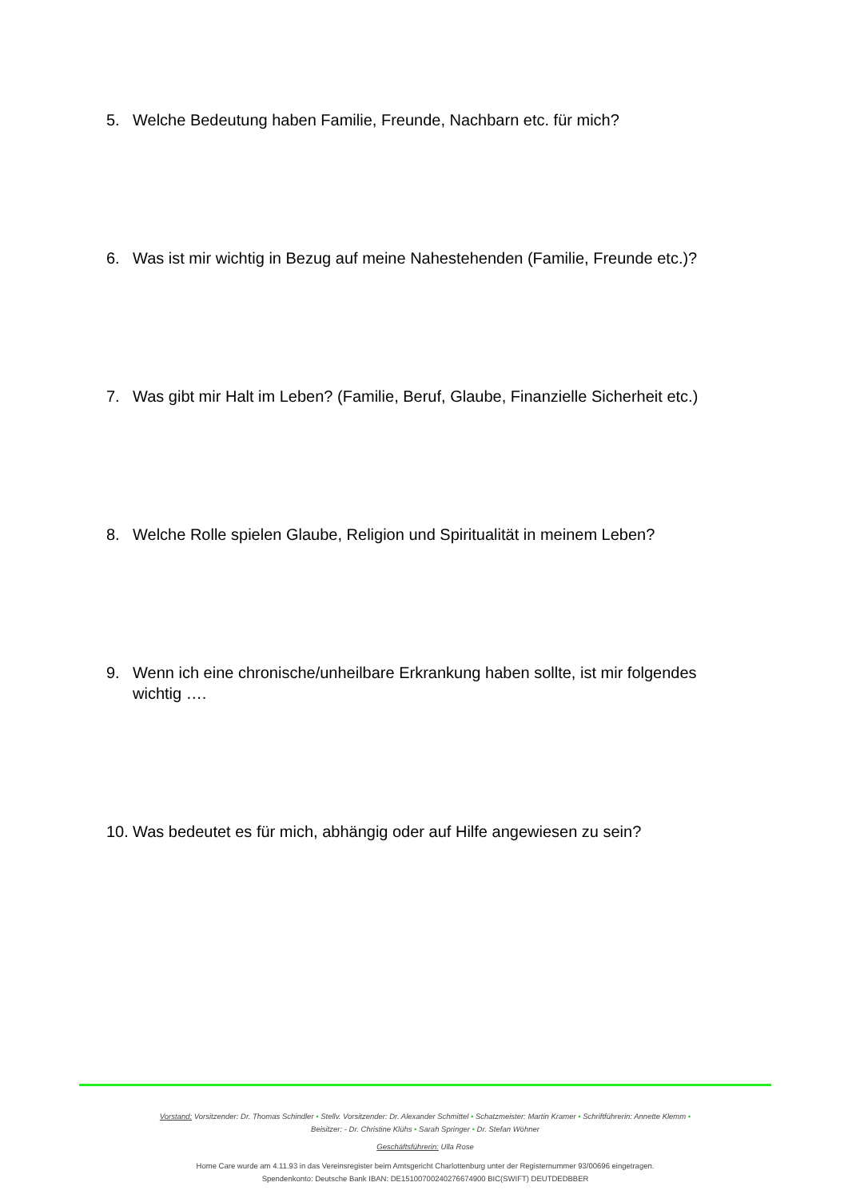5. Welche Bedeutung haben Familie, Freunde, Nachbarn etc. für mich?
6. Was ist mir wichtig in Bezug auf meine Nahestehenden (Familie, Freunde etc.)?
7. Was gibt mir Halt im Leben? (Familie, Beruf, Glaube, Finanzielle Sicherheit etc.)
8. Welche Rolle spielen Glaube, Religion und Spiritualität in meinem Leben?
9. Wenn ich eine chronische/unheilbare Erkrankung haben sollte, ist mir folgendes wichtig ….
10. Was bedeutet es für mich, abhängig oder auf Hilfe angewiesen zu sein?
Vorstand: Vorsitzender: Dr. Thomas Schindler • Stellv. Vorsitzender: Dr. Alexander Schmittel • Schatzmeister: Martin Kramer • Schriftführerin: Annette Klemm •
Beisitzer: - Dr. Christine Klühs • Sarah Springer • Dr. Stefan Wöhner
Geschäftsführerin: Ulla Rose
Home Care wurde am 4.11.93 in das Vereinsregister beim Amtsgericht Charlottenburg unter der Registernummer 93/00696 eingetragen.
Spendenkonto: Deutsche Bank IBAN: DE15100700240276674900 BIC(SWIFT) DEUTDEDBBER